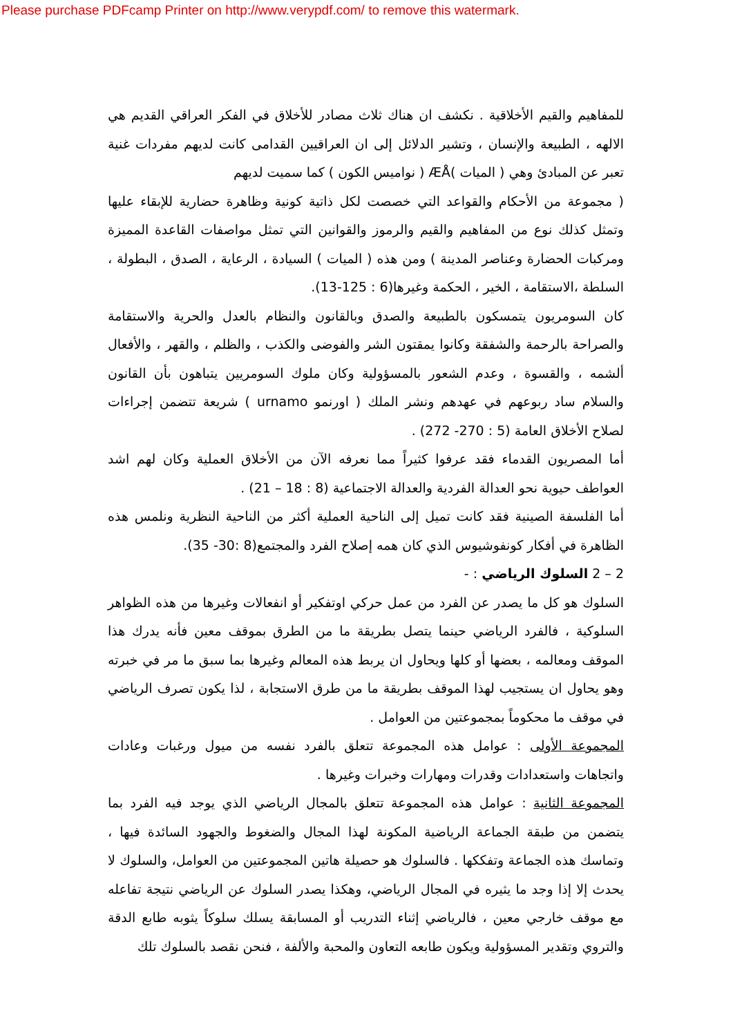Please purchase PDFcamp Printer on http://www.verypdf.com/ to remove this watermark.
للمفاهيم والقيم الأخلاقية . نكشف ان هناك ثلاث مصادر للأخلاق في الفكر العراقي القديم هي الالهه ، الطبيعة والإنسان ، وتشير الدلائل إلى ان العراقيين القدامى كانت لديهم مفردات غنية تعبر عن المبادئ وهي ( الميات )ÆÅ ( نواميس الكون ) كما سميت لديهم
( مجموعة من الأحكام والقواعد التي خصصت لكل ذاتية كونية وظاهرة حضارية للإبقاء عليها وتمثل كذلك نوع من المفاهيم والقيم والرموز والقوانين التي تمثل مواصفات القاعدة المميزة ومركبات الحضارة وعناصر المدينة ) ومن هذه ( الميات ) السيادة ، الرعاية ، الصدق ، البطولة ، السلطة ،الاستقامة ، الخير ، الحكمة وغيرها(6 : 125-13).
كان السومريون يتمسكون بالطبيعة والصدق وبالقانون والنظام بالعدل والحرية والاستقامة والصراحة بالرحمة والشفقة وكانوا يمقتون الشر والفوضى والكذب ، والظلم ، والقهر ، والأفعال ألشمه ، والقسوة ، وعدم الشعور بالمسؤولية وكان ملوك السومريين يتباهون بأن القانون والسلام ساد ربوعهم في عهدهم ونشر الملك ( اورنمو urnamo ) شريعة تتضمن إجراءات لصلاح الأخلاق العامة (5 : 270- 272) .
أما المصريون القدماء فقد عرفوا كثيراً مما نعرفه الآن من الأخلاق العملية وكان لهم اشد العواطف حيوية نحو العدالة الفردية والعدالة الاجتماعية (8 : 18 – 21) .
أما الفلسفة الصينية فقد كانت تميل إلى الناحية العملية أكثر من الناحية النظرية ونلمس هذه الظاهرة في أفكار كونفوشيوس الذي كان همه إصلاح الفرد والمجتمع(8 :30- 35).
2 – 2 السلوك الرياضي : -
السلوك هو كل ما يصدر عن الفرد من عمل حركي اوتفكير أو انفعالات وغيرها من هذه الظواهر السلوكية ، فالفرد الرياضي حينما يتصل بطريقة ما من الطرق بموقف معين فأنه يدرك هذا الموقف ومعالمه ، بعضها أو كلها ويحاول ان يربط هذه المعالم وغيرها بما سبق ما مر في خبرته وهو يحاول ان يستجيب لهذا الموقف بطريقة ما من طرق الاستجابة ، لذا يكون تصرف الرياضي في موقف ما محكوماً بمجموعتين من العوامل .
المجموعة الأولى : عوامل هذه المجموعة تتعلق بالفرد نفسه من ميول ورغبات وعادات واتجاهات واستعدادات وقدرات ومهارات وخبرات وغيرها .
المجموعة الثانية : عوامل هذه المجموعة تتعلق بالمجال الرياضي الذي يوجد فيه الفرد بما يتضمن من طبقة الجماعة الرياضية المكونة لهذا المجال والضغوط والجهود السائدة فيها ، وتماسك هذه الجماعة وتفككها . فالسلوك هو حصيلة هاتين المجموعتين من العوامل، والسلوك لا يحدث إلا إذا وجد ما يثيره في المجال الرياضي، وهكذا يصدر السلوك عن الرياضي نتيجة تفاعله مع موقف خارجي معين ، فالرياضي إثناء التدريب أو المسابقة يسلك سلوكاً يثوبه طابع الدقة والتروي وتقدير المسؤولية ويكون طابعه التعاون والمحبة والألفة ، فنحن نقصد بالسلوك تلك